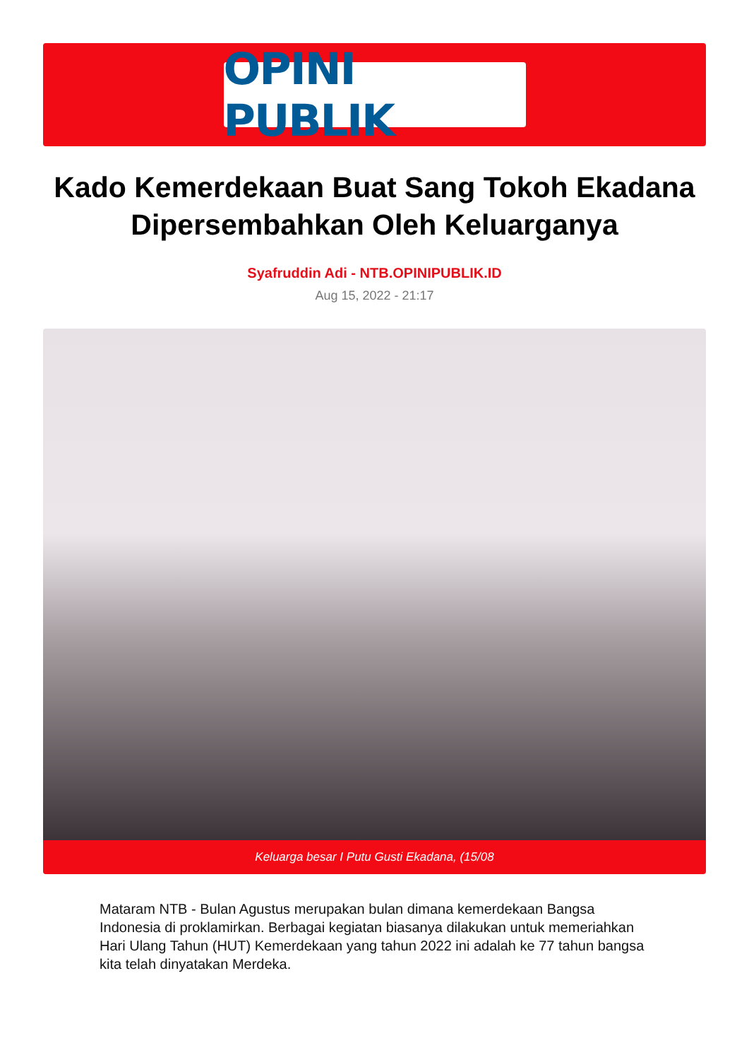OPINI PUBLIK
Kado Kemerdekaan Buat Sang Tokoh Ekadana Dipersembahkan Oleh Keluarganya
Syafruddin Adi - NTB.OPINIPUBLIK.ID
Aug 15, 2022 - 21:17
Keluarga besar I Putu Gusti Ekadana, (15/08
Mataram NTB - Bulan Agustus merupakan bulan dimana kemerdekaan Bangsa Indonesia di proklamirkan. Berbagai kegiatan biasanya dilakukan untuk memeriahkan Hari Ulang Tahun (HUT) Kemerdekaan yang tahun 2022 ini adalah ke 77 tahun bangsa kita telah dinyatakan Merdeka.